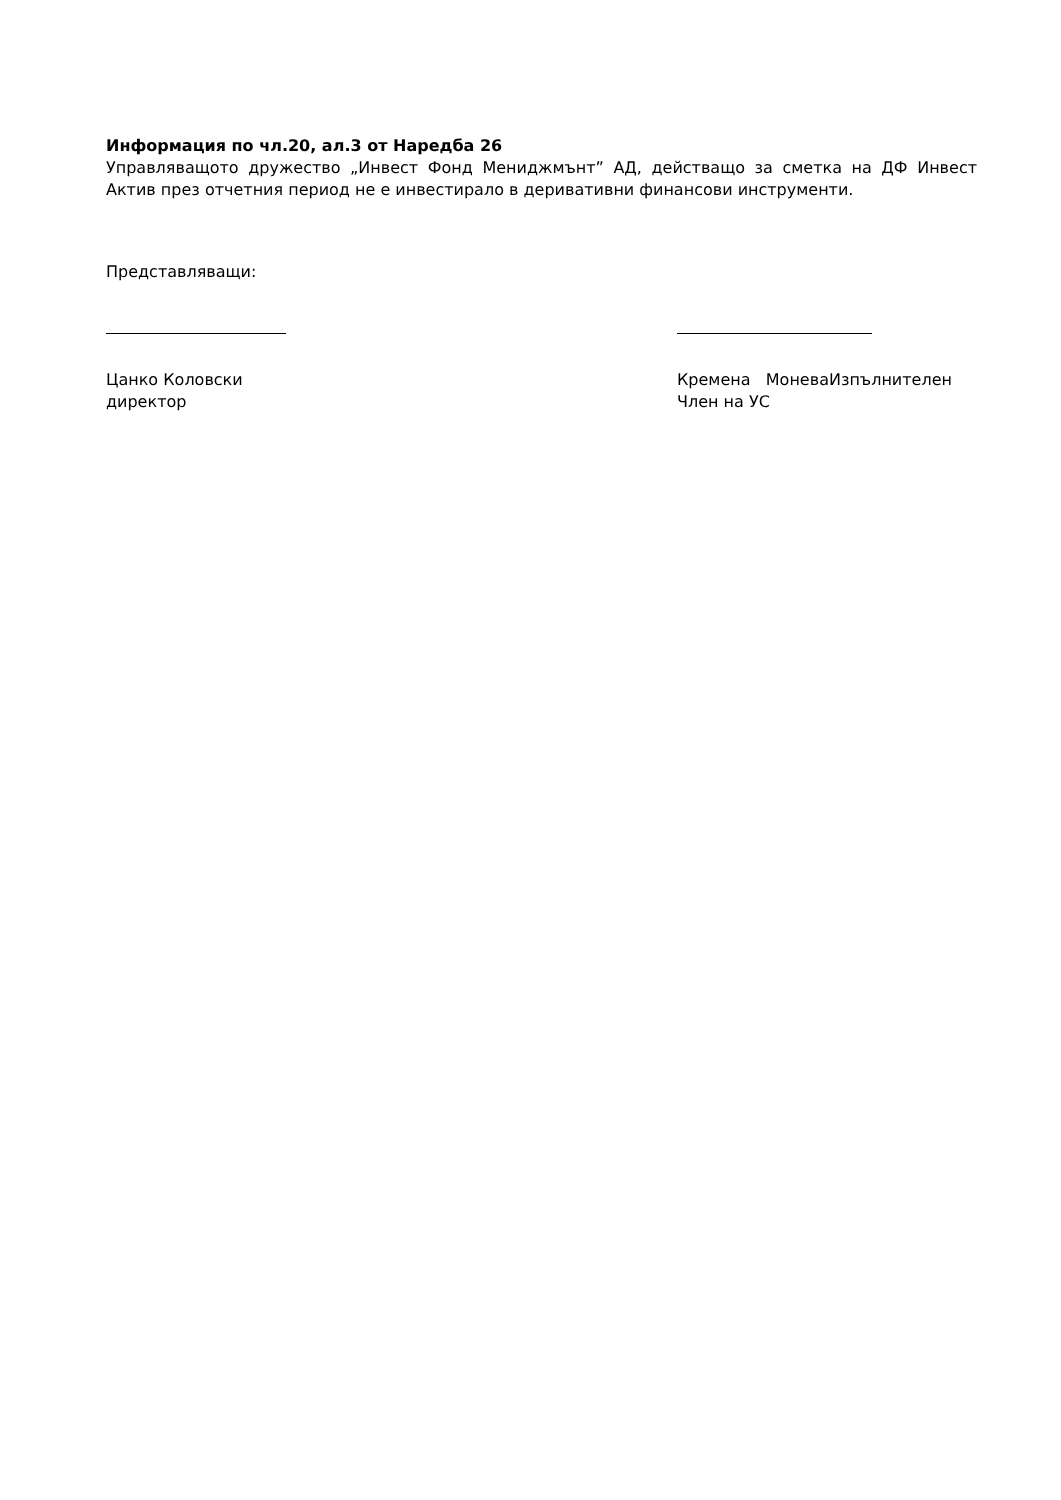Информация по чл.20, ал.3 от Наредба 26
Управляващото дружество „Инвест Фонд Мениджмънт” АД, действащо за сметка на ДФ Инвест Актив през отчетния период не е инвестирало в деривативни финансови инструменти.
Представляващи:
Цанко Коловски
директор
Кремена МоневаИзпълнителен
Член на УС